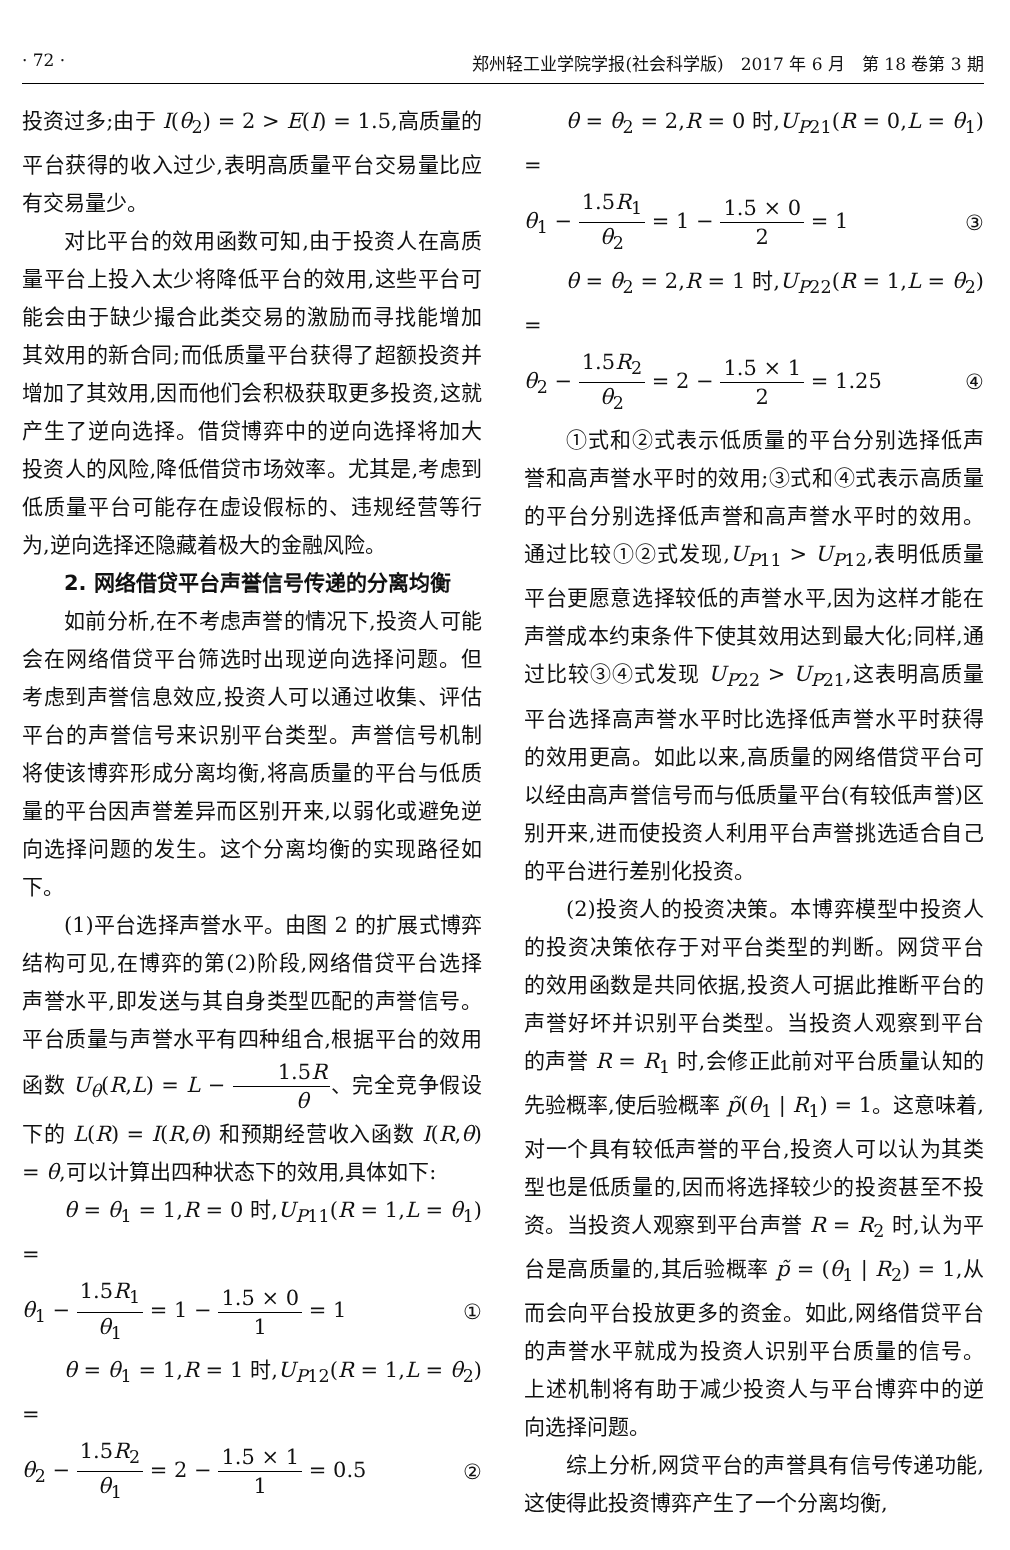· 72 · 郑州轻工业学院学报(社会科学版)　2017 年 6 月　第 18 卷第 3 期
投资过多;由于 I(θ<sub>2</sub>) = 2 > E(I) = 1.5,高质量的平台获得的收入过少,表明高质量平台交易量比应有交易量少。
对比平台的效用函数可知,由于投资人在高质量平台上投入太少将降低平台的效用,这些平台可能会由于缺少撮合此类交易的激励而寻找能增加其效用的新合同;而低质量平台获得了超额投资并增加了其效用,因而他们会积极获取更多投资,这就产生了逆向选择。借贷博弈中的逆向选择将加大投资人的风险,降低借贷市场效率。尤其是,考虑到低质量平台可能存在虚设假标的、违规经营等行为,逆向选择还隐藏着极大的金融风险。
2. 网络借贷平台声誉信号传递的分离均衡
如前分析,在不考虑声誉的情况下,投资人可能会在网络借贷平台筛选时出现逆向选择问题。但考虑到声誉信息效应,投资人可以通过收集、评估平台的声誉信号来识别平台类型。声誉信号机制将使该博弈形成分离均衡,将高质量的平台与低质量的平台因声誉差异而区别开来,以弱化或避免逆向选择问题的发生。这个分离均衡的实现路径如下。
(1)平台选择声誉水平。由图 2 的扩展式博弈结构可见,在博弈的第(2)阶段,网络借贷平台选择声誉水平,即发送与其自身类型匹配的声誉信号。平台质量与声誉水平有四种组合,根据平台的效用函数 U<sub>θ</sub>(R,L) = L − 1.5R θ、完全竞争假设下的 L(R) = I(R,θ) 和预期经营收入函数 I(R,θ) = θ,可以计算出四种状态下的效用,具体如下:
θ = θ<sub>1</sub> = 1,R = 0 时,U<sub>P11</sub>(R = 1,L = θ<sub>1</sub>) =
θ<sub>1</sub> − 1.5R<sub>1</sub> θ<sub>1</sub> = 1 − 1.5 × 0 1 = 1 ①
θ = θ<sub>1</sub> = 1,R = 1 时,U<sub>P12</sub>(R = 1,L = θ<sub>2</sub>) =
θ<sub>2</sub> − 1.5R<sub>2</sub> θ<sub>1</sub> = 2 − 1.5 × 1 1 = 0.5 ②
θ = θ<sub>2</sub> = 2,R = 0 时,U<sub>P21</sub>(R = 0,L = θ<sub>1</sub>) =
θ<sub>1</sub> − 1.5R<sub>1</sub> θ<sub>2</sub> = 1 − 1.5 × 0 2 = 1 ③
θ = θ<sub>2</sub> = 2,R = 1 时,U<sub>P22</sub>(R = 1,L = θ<sub>2</sub>) =
θ<sub>2</sub> − 1.5R<sub>2</sub> θ<sub>2</sub> = 2 − 1.5 × 1 2 = 1.25 ④
①式和②式表示低质量的平台分别选择低声誉和高声誉水平时的效用;③式和④式表示高质量的平台分别选择低声誉和高声誉水平时的效用。通过比较①②式发现,U<sub>P11</sub> > U<sub>P12</sub>,表明低质量平台更愿意选择较低的声誉水平,因为这样才能在声誉成本约束条件下使其效用达到最大化;同样,通过比较③④式发现 U<sub>P22</sub> > U<sub>P21</sub>,这表明高质量平台选择高声誉水平时比选择低声誉水平时获得的效用更高。如此以来,高质量的网络借贷平台可以经由高声誉信号而与低质量平台(有较低声誉)区别开来,进而使投资人利用平台声誉挑选适合自己的平台进行差别化投资。
(2)投资人的投资决策。本博弈模型中投资人的投资决策依存于对平台类型的判断。网贷平台的效用函数是共同依据,投资人可据此推断平台的声誉好坏并识别平台类型。当投资人观察到平台的声誉 R = R<sub>1</sub> 时,会修正此前对平台质量认知的先验概率,使后验概率 p̃(θ<sub>1</sub> | R<sub>1</sub>) = 1。这意味着,对一个具有较低声誉的平台,投资人可以认为其类型也是低质量的,因而将选择较少的投资甚至不投资。当投资人观察到平台声誉 R = R<sub>2</sub> 时,认为平台是高质量的,其后验概率 p̃ = (θ<sub>1</sub> | R<sub>2</sub>) = 1,从而会向平台投放更多的资金。如此,网络借贷平台的声誉水平就成为投资人识别平台质量的信号。上述机制将有助于减少投资人与平台博弈中的逆向选择问题。
综上分析,网贷平台的声誉具有信号传递功能,这使得此投资博弈产生了一个分离均衡,